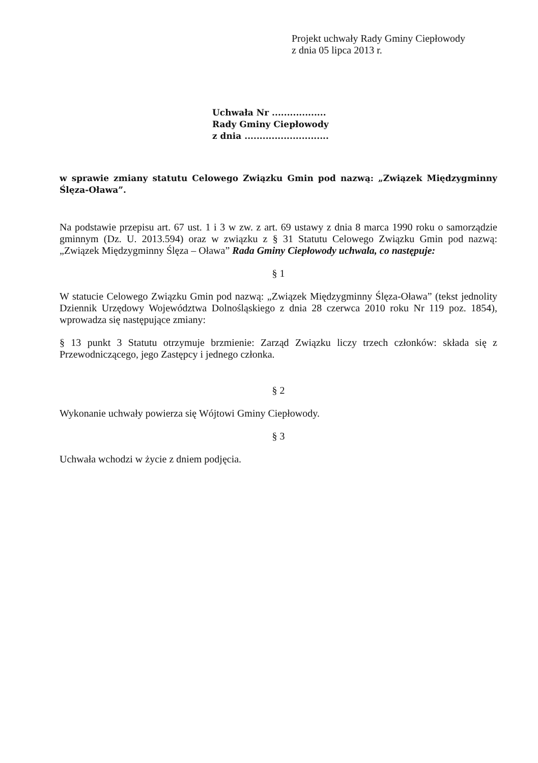Projekt uchwały Rady Gminy Ciepłowody
z dnia 05 lipca 2013 r.
Uchwała Nr ..................
Rady Gminy Ciepłowody
z dnia ............................
w sprawie zmiany statutu Celowego Związku Gmin pod nazwą: „Związek Międzygminny Ślęza-Oława”.
Na podstawie przepisu art. 67 ust. 1 i 3 w zw. z art. 69 ustawy z dnia 8 marca 1990 roku o samorządzie gminnym (Dz. U. 2013.594) oraz w związku z § 31 Statutu Celowego Związku Gmin pod nazwą: „Związek Międzygminny Ślęza – Oława” Rada Gminy Ciepłowody uchwala, co następuje:
§ 1
W statucie Celowego Związku Gmin pod nazwą: „Związek Międzygminny Ślęza-Oława” (tekst jednolity Dziennik Urzędowy Województwa Dolnośląskiego z dnia 28 czerwca 2010 roku Nr 119 poz. 1854), wprowadza się następujące zmiany:
§ 13 punkt 3 Statutu otrzymuje brzmienie: Zarząd Związku liczy trzech członków: składa się z Przewodniczącego, jego Zastępcy i jednego członka.
§ 2
Wykonanie uchwały powierza się Wójtowi Gminy Ciepłowody.
§ 3
Uchwała wchodzi w życie z dniem podjęcia.